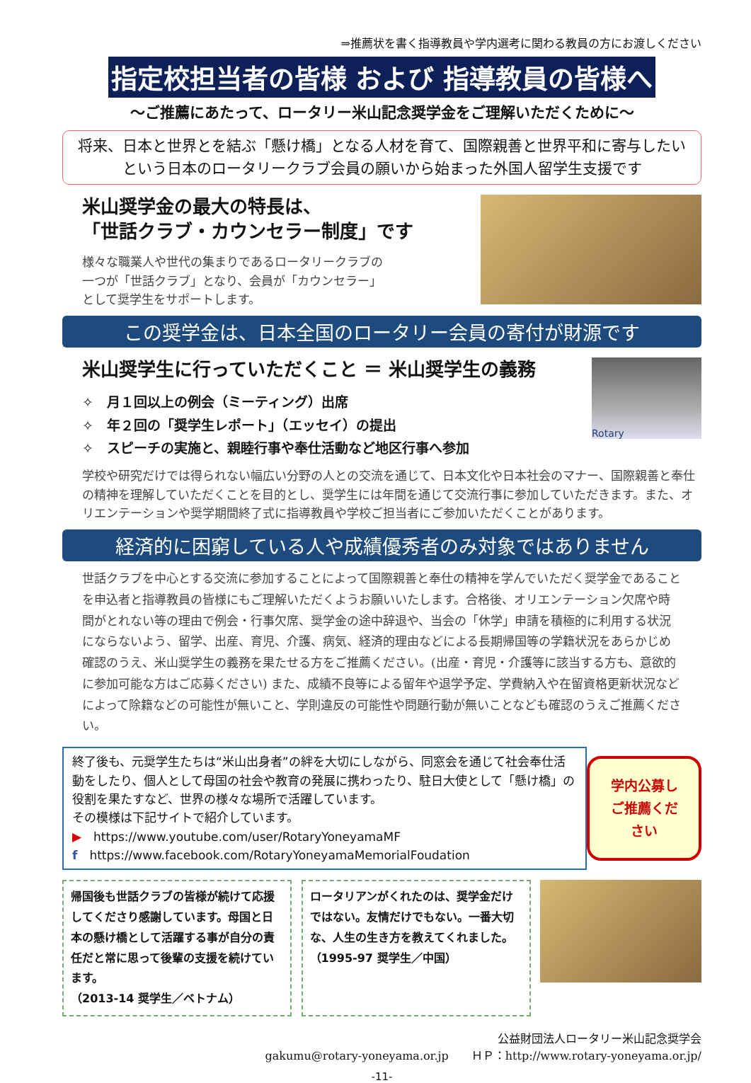⇒推薦状を書く指導教員や学内選考に関わる教員の方にお渡しください
指定校担当者の皆様 および 指導教員の皆様へ
～ご推薦にあたって、ロータリー米山記念奨学金をご理解いただくために～
将来、日本と世界とを結ぶ「懸け橋」となる人材を育て、国際親善と世界平和に寄与したい
という日本のロータリークラブ会員の願いから始まった外国人留学生支援です
米山奨学金の最大の特長は、
「世話クラブ・カウンセラー制度」です
様々な職業人や世代の集まりであるロータリークラブの
一つが「世話クラブ」となり、会員が「カウンセラー」
として奨学生をサポートします。
この奨学金は、日本全国のロータリー会員の寄付が財源です
米山奨学生に行っていただくこと ＝ 米山奨学生の義務
✧　月１回以上の例会（ミーティング）出席
✧　年２回の「奨学生レポート」（エッセイ）の提出
✧　スピーチの実施と、親睦行事や奉仕活動など地区行事へ参加
Rotary
学校や研究だけでは得られない幅広い分野の人との交流を通じて、日本文化や日本社会のマナー、国際親善と奉仕の精神を理解していただくことを目的とし、奨学生には年間を通じて交流行事に参加していただきます。また、オリエンテーションや奨学期間終了式に指導教員や学校ご担当者にご参加いただくことがあります。
経済的に困窮している人や成績優秀者のみ対象ではありません
世話クラブを中心とする交流に参加することによって国際親善と奉仕の精神を学んでいただく奨学金であることを申込者と指導教員の皆様にもご理解いただくようお願いいたします。合格後、オリエンテーション欠席や時間がとれない等の理由で例会・行事欠席、奨学金の途中辞退や、当会の「休学」申請を積極的に利用する状況にならないよう、留学、出産、育児、介護、病気、経済的理由などによる長期帰国等の学籍状況をあらかじめ確認のうえ、米山奨学生の義務を果たせる方をご推薦ください。(出産・育児・介護等に該当する方も、意欲的に参加可能な方はご応募ください) また、成績不良等による留年や退学予定、学費納入や在留資格更新状況などによって除籍などの可能性が無いこと、学則違反の可能性や問題行動が無いことなども確認のうえご推薦ください。
終了後も、元奨学生たちは“米山出身者”の絆を大切にしながら、同窓会を通じて社会奉仕活動をしたり、個人として母国の社会や教育の発展に携わったり、駐日大使として「懸け橋」の役割を果たすなど、世界の様々な場所で活躍しています。
その模様は下記サイトで紹介しています。
▶　https://www.youtube.com/user/RotaryYoneyamaMF
f　https://www.facebook.com/RotaryYoneyamaMemorialFoudation
学内公募し
ご推薦くだ
さい
帰国後も世話クラブの皆様が続けて応援してくださり感謝しています。母国と日本の懸け橋として活躍する事が自分の責任だと常に思って後輩の支援を続けています。
（2013-14 奨学生／ベトナム）
ロータリアンがくれたのは、奨学金だけではない。友情だけでもない。一番大切な、人生の生き方を教えてくれました。
（1995-97 奨学生／中国）
公益財団法人ロータリー米山記念奨学会
gakumu@rotary-yoneyama.or.jp　　ＨＰ：http://www.rotary-yoneyama.or.jp/
-11-